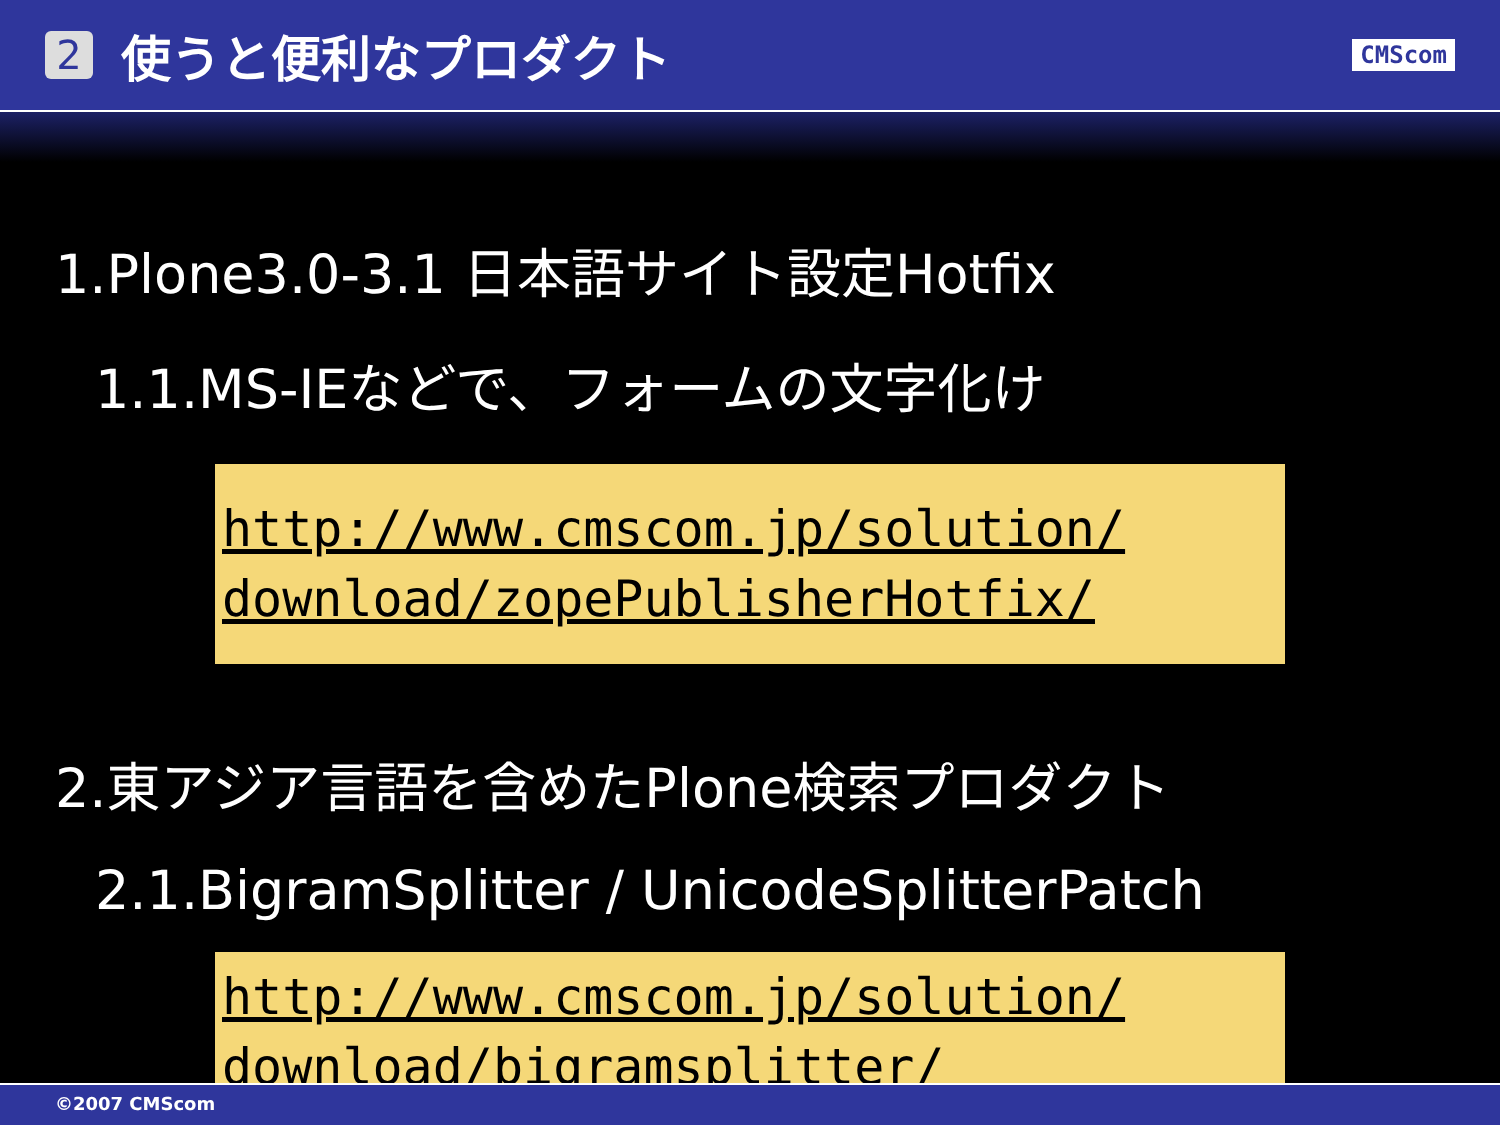2
使うと便利なプロダクト
CMScom
1.Plone3.0-3.1 日本語サイト設定Hotfix
1.1.MS-IEなどで、フォームの文字化け
http://www.cmscom.jp/solution/ download/zopePublisherHotfix/
2.東アジア言語を含めたPlone検索プロダクト
2.1.BigramSplitter / UnicodeSplitterPatch
http://www.cmscom.jp/solution/ download/bigramsplitter/
©2007 CMScom